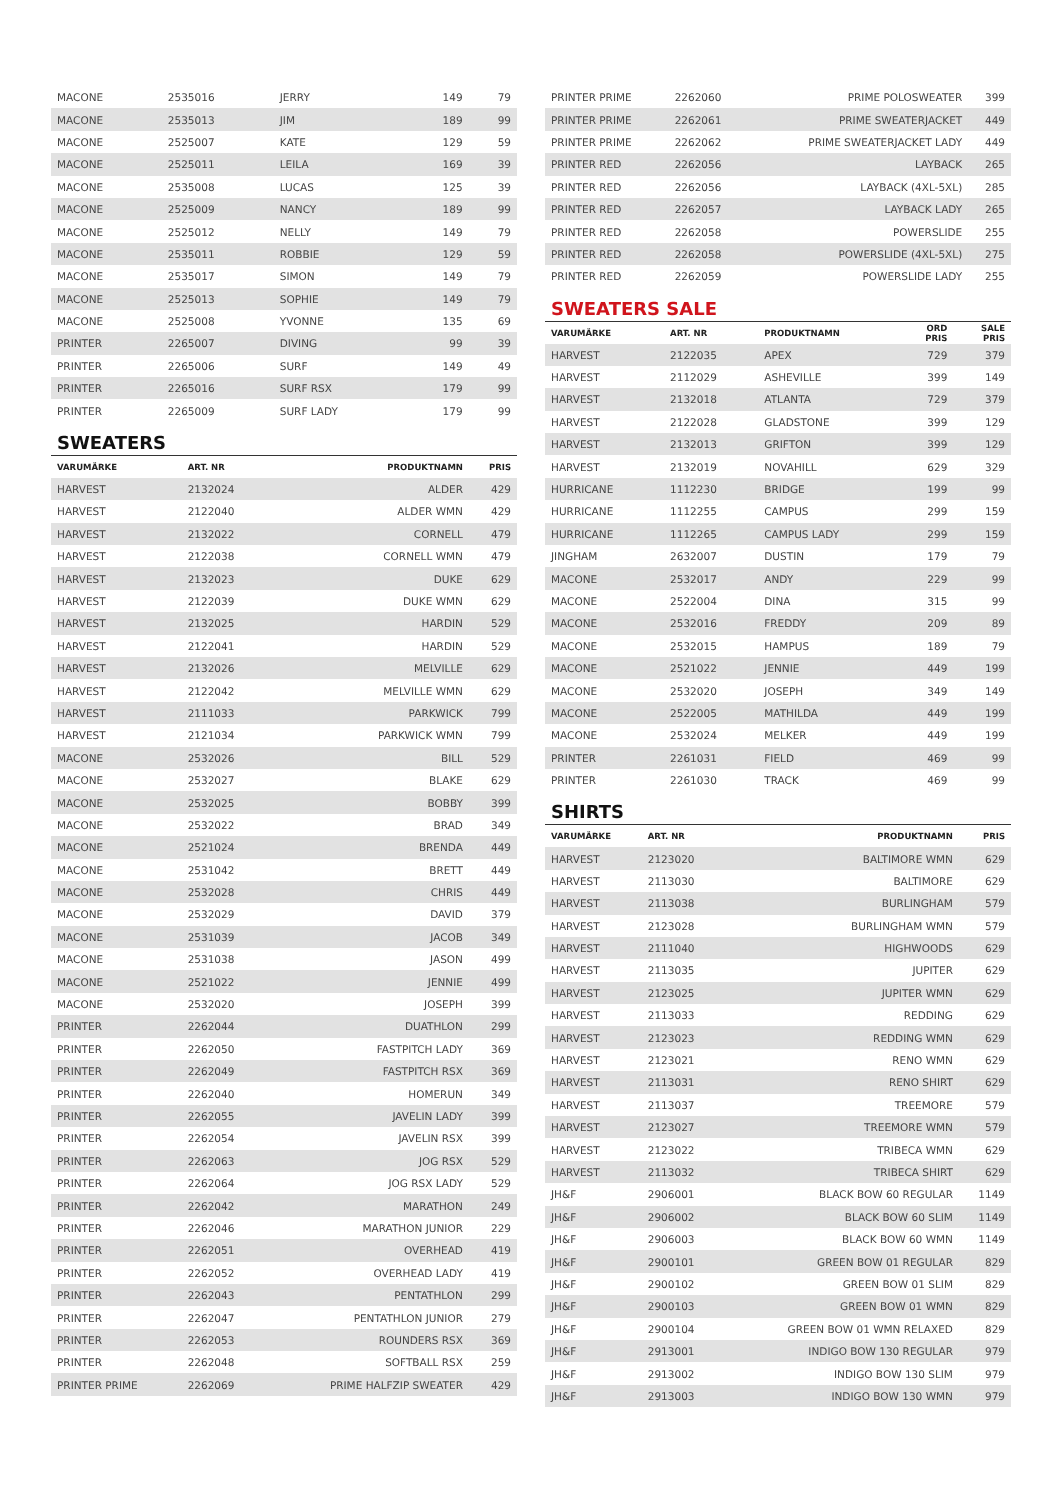| MACONE | 2535016 | JERRY | 149 | 79 |
| MACONE | 2535013 | JIM | 189 | 99 |
| MACONE | 2525007 | KATE | 129 | 59 |
| MACONE | 2525011 | LEILA | 169 | 39 |
| MACONE | 2535008 | LUCAS | 125 | 39 |
| MACONE | 2525009 | NANCY | 189 | 99 |
| MACONE | 2525012 | NELLY | 149 | 79 |
| MACONE | 2535011 | ROBBIE | 129 | 59 |
| MACONE | 2535017 | SIMON | 149 | 79 |
| MACONE | 2525013 | SOPHIE | 149 | 79 |
| MACONE | 2525008 | YVONNE | 135 | 69 |
| PRINTER | 2265007 | DIVING | 99 | 39 |
| PRINTER | 2265006 | SURF | 149 | 49 |
| PRINTER | 2265016 | SURF RSX | 179 | 99 |
| PRINTER | 2265009 | SURF LADY | 179 | 99 |
SWEATERS
| VARUMÄRKE | ART. NR | PRODUKTNAMN | PRIS |
| --- | --- | --- | --- |
| HARVEST | 2132024 | ALDER | 429 |
| HARVEST | 2122040 | ALDER WMN | 429 |
| HARVEST | 2132022 | CORNELL | 479 |
| HARVEST | 2122038 | CORNELL WMN | 479 |
| HARVEST | 2132023 | DUKE | 629 |
| HARVEST | 2122039 | DUKE WMN | 629 |
| HARVEST | 2132025 | HARDIN | 529 |
| HARVEST | 2122041 | HARDIN | 529 |
| HARVEST | 2132026 | MELVILLE | 629 |
| HARVEST | 2122042 | MELVILLE WMN | 629 |
| HARVEST | 2111033 | PARKWICK | 799 |
| HARVEST | 2121034 | PARKWICK WMN | 799 |
| MACONE | 2532026 | BILL | 529 |
| MACONE | 2532027 | BLAKE | 629 |
| MACONE | 2532025 | BOBBY | 399 |
| MACONE | 2532022 | BRAD | 349 |
| MACONE | 2521024 | BRENDA | 449 |
| MACONE | 2531042 | BRETT | 449 |
| MACONE | 2532028 | CHRIS | 449 |
| MACONE | 2532029 | DAVID | 379 |
| MACONE | 2531039 | JACOB | 349 |
| MACONE | 2531038 | JASON | 499 |
| MACONE | 2521022 | JENNIE | 499 |
| MACONE | 2532020 | JOSEPH | 399 |
| PRINTER | 2262044 | DUATHLON | 299 |
| PRINTER | 2262050 | FASTPITCH LADY | 369 |
| PRINTER | 2262049 | FASTPITCH RSX | 369 |
| PRINTER | 2262040 | HOMERUN | 349 |
| PRINTER | 2262055 | JAVELIN LADY | 399 |
| PRINTER | 2262054 | JAVELIN RSX | 399 |
| PRINTER | 2262063 | JOG RSX | 529 |
| PRINTER | 2262064 | JOG RSX LADY | 529 |
| PRINTER | 2262042 | MARATHON | 249 |
| PRINTER | 2262046 | MARATHON JUNIOR | 229 |
| PRINTER | 2262051 | OVERHEAD | 419 |
| PRINTER | 2262052 | OVERHEAD LADY | 419 |
| PRINTER | 2262043 | PENTATHLON | 299 |
| PRINTER | 2262047 | PENTATHLON JUNIOR | 279 |
| PRINTER | 2262053 | ROUNDERS RSX | 369 |
| PRINTER | 2262048 | SOFTBALL RSX | 259 |
| PRINTER PRIME | 2262069 | PRIME HALFZIP SWEATER | 429 |
| PRINTER PRIME | 2262060 | PRIME POLOSWEATER | 399 |
| PRINTER PRIME | 2262061 | PRIME SWEATERJACKET | 449 |
| PRINTER PRIME | 2262062 | PRIME SWEATERJACKET LADY | 449 |
| PRINTER RED | 2262056 | LAYBACK | 265 |
| PRINTER RED | 2262056 | LAYBACK (4XL-5XL) | 285 |
| PRINTER RED | 2262057 | LAYBACK LADY | 265 |
| PRINTER RED | 2262058 | POWERSLIDE | 255 |
| PRINTER RED | 2262058 | POWERSLIDE (4XL-5XL) | 275 |
| PRINTER RED | 2262059 | POWERSLIDE LADY | 255 |
SWEATERS SALE
| VARUMÄRKE | ART. NR | PRODUKTNAMN | ORD PRIS | SALE PRIS |
| --- | --- | --- | --- | --- |
| HARVEST | 2122035 | APEX | 729 | 379 |
| HARVEST | 2112029 | ASHEVILLE | 399 | 149 |
| HARVEST | 2132018 | ATLANTA | 729 | 379 |
| HARVEST | 2122028 | GLADSTONE | 399 | 129 |
| HARVEST | 2132013 | GRIFTON | 399 | 129 |
| HARVEST | 2132019 | NOVAHILL | 629 | 329 |
| HURRICANE | 1112230 | BRIDGE | 199 | 99 |
| HURRICANE | 1112255 | CAMPUS | 299 | 159 |
| HURRICANE | 1112265 | CAMPUS LADY | 299 | 159 |
| JINGHAM | 2632007 | DUSTIN | 179 | 79 |
| MACONE | 2532017 | ANDY | 229 | 99 |
| MACONE | 2522004 | DINA | 315 | 99 |
| MACONE | 2532016 | FREDDY | 209 | 89 |
| MACONE | 2532015 | HAMPUS | 189 | 79 |
| MACONE | 2521022 | JENNIE | 449 | 199 |
| MACONE | 2532020 | JOSEPH | 349 | 149 |
| MACONE | 2522005 | MATHILDA | 449 | 199 |
| MACONE | 2532024 | MELKER | 449 | 199 |
| PRINTER | 2261031 | FIELD | 469 | 99 |
| PRINTER | 2261030 | TRACK | 469 | 99 |
SHIRTS
| VARUMÄRKE | ART. NR | PRODUKTNAMN | PRIS |
| --- | --- | --- | --- |
| HARVEST | 2123020 | BALTIMORE WMN | 629 |
| HARVEST | 2113030 | BALTIMORE | 629 |
| HARVEST | 2113038 | BURLINGHAM | 579 |
| HARVEST | 2123028 | BURLINGHAM WMN | 579 |
| HARVEST | 2111040 | HIGHWOODS | 629 |
| HARVEST | 2113035 | JUPITER | 629 |
| HARVEST | 2123025 | JUPITER WMN | 629 |
| HARVEST | 2113033 | REDDING | 629 |
| HARVEST | 2123023 | REDDING WMN | 629 |
| HARVEST | 2123021 | RENO WMN | 629 |
| HARVEST | 2113031 | RENO SHIRT | 629 |
| HARVEST | 2113037 | TREEMORE | 579 |
| HARVEST | 2123027 | TREEMORE WMN | 579 |
| HARVEST | 2123022 | TRIBECA WMN | 629 |
| HARVEST | 2113032 | TRIBECA SHIRT | 629 |
| JH&F | 2906001 | BLACK BOW 60 REGULAR | 1149 |
| JH&F | 2906002 | BLACK BOW 60 SLIM | 1149 |
| JH&F | 2906003 | BLACK BOW 60 WMN | 1149 |
| JH&F | 2900101 | GREEN BOW 01 REGULAR | 829 |
| JH&F | 2900102 | GREEN BOW 01 SLIM | 829 |
| JH&F | 2900103 | GREEN BOW 01 WMN | 829 |
| JH&F | 2900104 | GREEN BOW 01 WMN RELAXED | 829 |
| JH&F | 2913001 | INDIGO BOW 130 REGULAR | 979 |
| JH&F | 2913002 | INDIGO BOW 130 SLIM | 979 |
| JH&F | 2913003 | INDIGO BOW 130 WMN | 979 |